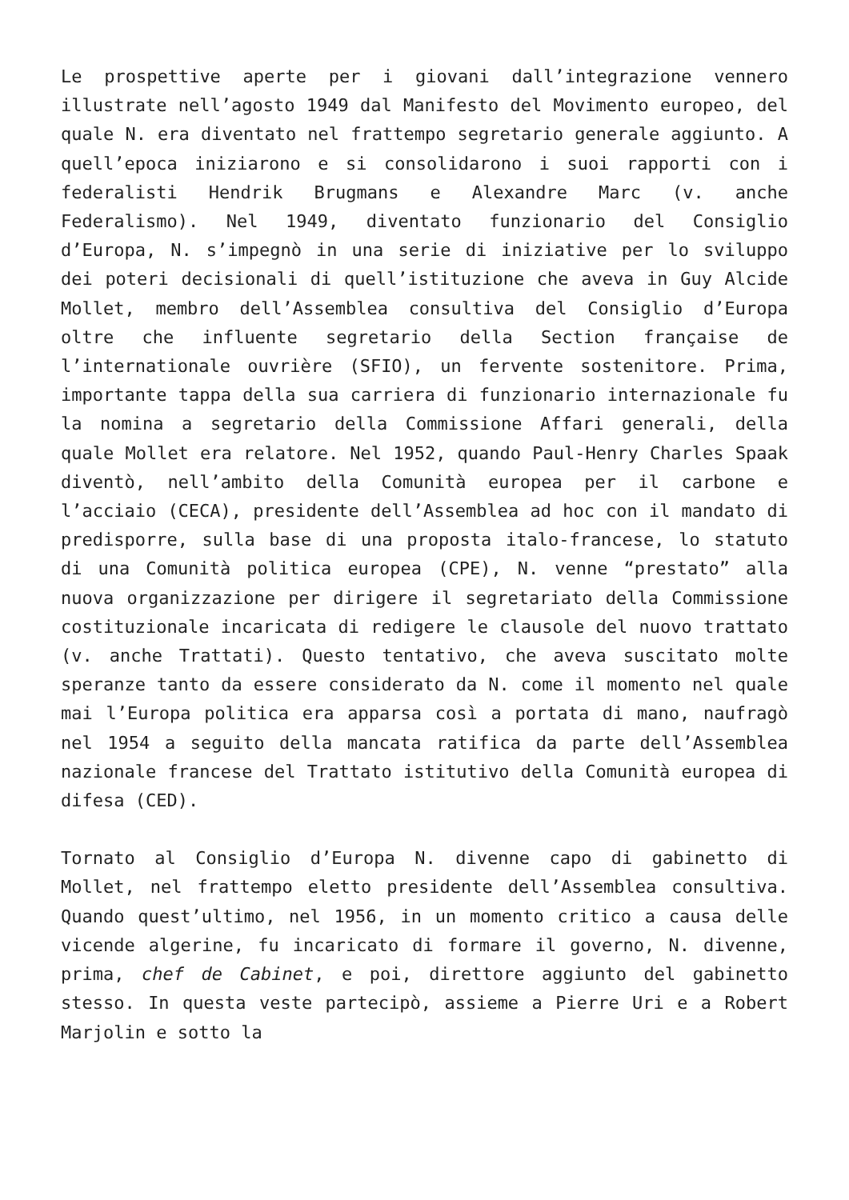Le prospettive aperte per i giovani dall’integrazione vennero illustrate nell’agosto 1949 dal Manifesto del Movimento europeo, del quale N. era diventato nel frattempo segretario generale aggiunto. A quell’epoca iniziarono e si consolidarono i suoi rapporti con i federalisti Hendrik Brugmans e Alexandre Marc (v. anche Federalismo). Nel 1949, diventato funzionario del Consiglio d’Europa, N. s’impegnò in una serie di iniziative per lo sviluppo dei poteri decisionali di quell’istituzione che aveva in Guy Alcide Mollet, membro dell’Assemblea consultiva del Consiglio d’Europa oltre che influente segretario della Section française de l’internationale ouvrière (SFIO), un fervente sostenitore. Prima, importante tappa della sua carriera di funzionario internazionale fu la nomina a segretario della Commissione Affari generali, della quale Mollet era relatore. Nel 1952, quando Paul-Henry Charles Spaak diventò, nell’ambito della Comunità europea per il carbone e l’acciaio (CECA), presidente dell’Assemblea ad hoc con il mandato di predisporre, sulla base di una proposta italo-francese, lo statuto di una Comunità politica europea (CPE), N. venne “prestato” alla nuova organizzazione per dirigere il segretariato della Commissione costituzionale incaricata di redigere le clausole del nuovo trattato (v. anche Trattati). Questo tentativo, che aveva suscitato molte speranze tanto da essere considerato da N. come il momento nel quale mai l’Europa politica era apparsa così a portata di mano, naufragò nel 1954 a seguito della mancata ratifica da parte dell’Assemblea nazionale francese del Trattato istitutivo della Comunità europea di difesa (CED).
Tornato al Consiglio d’Europa N. divenne capo di gabinetto di Mollet, nel frattempo eletto presidente dell’Assemblea consultiva. Quando quest’ultimo, nel 1956, in un momento critico a causa delle vicende algerine, fu incaricato di formare il governo, N. divenne, prima, chef de Cabinet, e poi, direttore aggiunto del gabinetto stesso. In questa veste partecipò, assieme a Pierre Uri e a Robert Marjolin e sotto la